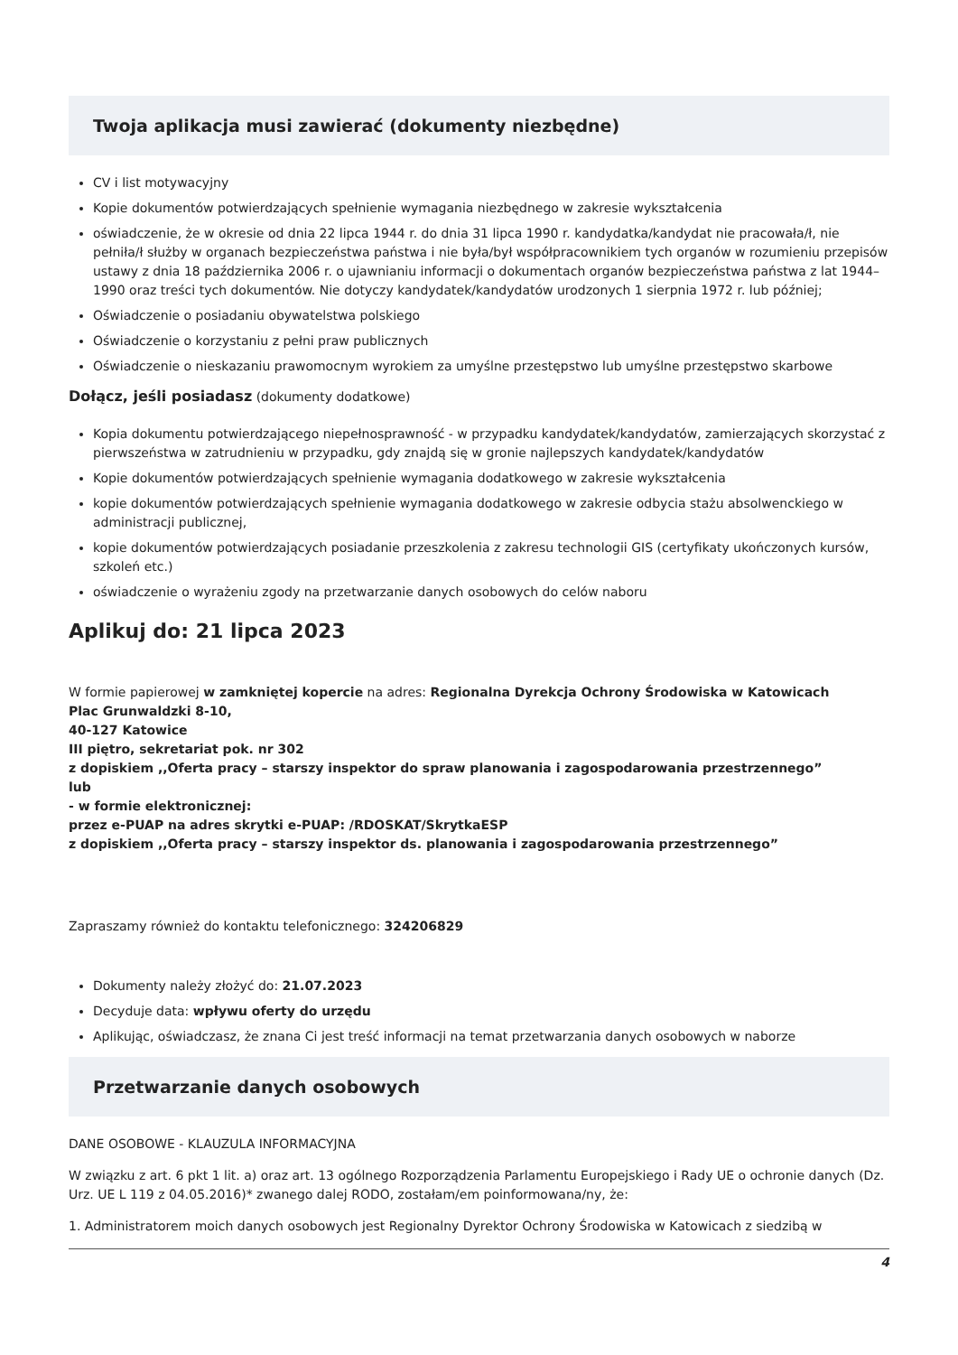Twoja aplikacja musi zawierać (dokumenty niezbędne)
CV i list motywacyjny
Kopie dokumentów potwierdzających spełnienie wymagania niezbędnego w zakresie wykształcenia
oświadczenie, że w okresie od dnia 22 lipca 1944 r. do dnia 31 lipca 1990 r. kandydatka/kandydat nie pracowała/ł, nie pełniła/ł służby w organach bezpieczeństwa państwa i nie była/był współpracownikiem tych organów w rozumieniu przepisów ustawy z dnia 18 października 2006 r. o ujawnianiu informacji o dokumentach organów bezpieczeństwa państwa z lat 1944–1990 oraz treści tych dokumentów. Nie dotyczy kandydatek/kandydatów urodzonych 1 sierpnia 1972 r. lub później;
Oświadczenie o posiadaniu obywatelstwa polskiego
Oświadczenie o korzystaniu z pełni praw publicznych
Oświadczenie o nieskazaniu prawomocnym wyrokiem za umyślne przestępstwo lub umyślne przestępstwo skarbowe
Dołącz, jeśli posiadasz (dokumenty dodatkowe)
Kopia dokumentu potwierdzającego niepełnosprawność - w przypadku kandydatek/kandydatów, zamierzających skorzystać z pierwszeństwa w zatrudnieniu w przypadku, gdy znajdą się w gronie najlepszych kandydatek/kandydatów
Kopie dokumentów potwierdzających spełnienie wymagania dodatkowego w zakresie wykształcenia
kopie dokumentów potwierdzających spełnienie wymagania dodatkowego w zakresie odbycia stażu absolwenckiego w administracji publicznej,
kopie dokumentów potwierdzających posiadanie przeszkolenia z zakresu technologii GIS (certyfikaty ukończonych kursów, szkoleń etc.)
oświadczenie o wyrażeniu zgody na przetwarzanie danych osobowych do celów naboru
Aplikuj do: 21 lipca 2023
W formie papierowej w zamkniętej kopercie na adres: Regionalna Dyrekcja Ochrony Środowiska w Katowicach
Plac Grunwaldzki 8-10,
40-127 Katowice
III piętro, sekretariat pok. nr 302
z dopiskiem ,,Oferta pracy – starszy inspektor do spraw planowania i zagospodarowania przestrzennego”
lub
- w formie elektronicznej:
przez e-PUAP na adres skrytki e-PUAP: /RDOSKAT/SkrytkaESP
z dopiskiem ,,Oferta pracy – starszy inspektor ds. planowania i zagospodarowania przestrzennego”
Zapraszamy również do kontaktu telefonicznego: 324206829
Dokumenty należy złożyć do: 21.07.2023
Decyduje data: wpływu oferty do urzędu
Aplikując, oświadczasz, że znana Ci jest treść informacji na temat przetwarzania danych osobowych w naborze
Przetwarzanie danych osobowych
DANE OSOBOWE - KLAUZULA INFORMACYJNA
W związku z art. 6 pkt 1 lit. a) oraz art. 13 ogólnego Rozporządzenia Parlamentu Europejskiego i Rady UE o ochronie danych (Dz. Urz. UE L 119 z 04.05.2016)* zwanego dalej RODO, zostałam/em poinformowana/ny, że:
1. Administratorem moich danych osobowych jest Regionalny Dyrektor Ochrony Środowiska w Katowicach z siedzibą w
4